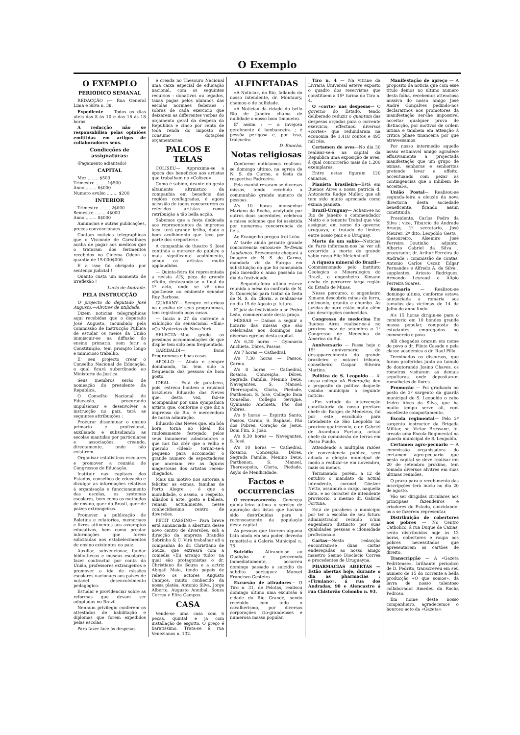O Exemplo
O EXEMPLO
PERIODICO SEMANAL
REDACÇÃO :— Rua General Lima e Silva n. 38.
Expediente — Todos os dias uteis das 8 ás 10 e das 16 ás 18 horas.
A redacção não se responsabilisa pelas opiniões emittidas em artigos de collaboradores seus.
Condicções de assignaturas:
(Pagamento adiantado)
CAPITAL
Mez ........ $500
Trimestre ........ 1$500
Anno ........ 6$000
Numero avulso ........ $200
INTERIOR
Trimestre ........ 2$000
Semestre ........ 4$000
Anno ........ 8$000
Annuncios e outras publicações, preços convencionaes.
Contam noticias telegraphicas que o Visconde de Carvalhaes acaba de pagar aos medicos que o trataram dos ferimentos recebidos no Cinema Odeon a quantia de 15:000$000.
E a isso foi obrigado por sentença judicial !
Quanto custa um momento de irreflexão !
Lucio de Andrade.
PELA INSTRUCÇÃO
O projecto do deputado José Augusto.—Alvitres de utilidade.
Dizem noticias telegraphicas aqui recebidas que o deputado José Augusto, incumbido pela commissão de Instrucção Publica de estudar os meios da União immiscuir-se na diffusão do ensino primario, sem ferir a Constituição, tem prompto longo e minucioso trabalho.
E' seu projecto crear o Conselho Nacional de Educação, o qual ficará subordinado ao Ministerio da Justiça.
Seus membros serão de nomeação do presidente da Republica.
O Conselho Nacional de Educação, procurando impulsionar e desenvolver a instrucção no paiz, terá as seguintes attribuições :
Procurar disseminar o ensino primario e profissional, auxiliando e subsidiando as escolas mantidas por particulares e associações, creando, directamente, onde não existirem.
Organisar estatisticas escolares e promover a reunião de Congressos de Educação.
Instituir nas capitaes dos Estados, conselhos de educação e divulgar as informações relativas á organisação e funccionamento das escolas, os systemas escolares, bem como os methodos de ensino, quer do Brasil, quer de paizes extrangeiros.
Promover a publicação de Boletins e relatorios, memoriaes e livros attinentes aos assumptos educativos, bem como prestar informações que forem solicitadas aos estabelecimentos de ensino existentes no paiz.
Auxiliar, subvencionar, fundar bibliothecas e museus escolares; fazer contractar por conta da União, professores extrangeiros e promover a ida de missões escolares nacionaes aos paizes de notavel desenvolvimento pedagogico.
Estudar e providenciar sobre as reformas que devam ser adoptadas no Brazil.
Nenhum privilegio conferem os attestados de habilitação e diplomas que forem expedidos pelas escolas.
Para fazer face ás despesas
é creada no Thesouro Nacional uma caixa especial de educação nacional, com os seguintes recursos : donativos ou legados, taxas pagas pelos alumnos das escolas normaes federaes ; sobras de cada exercicio que deixarem as differentes verbas do orçamento geral da despeza da Republica e cinco por cento de toda renda do imposto de consumo ; dotações orçamentarias.
PALCOS E TELAS
COLISEU— Approxima-se a época dos beneficios aos artistas que trabalham no «Coliseu».
Como é sabido, deante do gesto altamente altruistico da companhia em beneficio das regiões conflagradas, é agora occasião de todos concorrerem os referidos artistas como retribuição a tão bella acção.
Sabemos que a festa dedicada aos representantes da imprensa local terá grande brilho, dado o bom acolhimento que teve por parte dos «reporters».
A companhia do theatro S. José continúa a merecer do publico o mais significante acolhimento, sendo os artistas muito applaudidos.
— Quinta-feira foi representada a revista 420, peça de grande effeito, destacando-se o final do 1º acto, onde se vê uma apotheose ao eminente senador Ruy Barbosa.
GUARANY— Sempre criterioso na escolha de seus programmas, tem registrado boas casas.
— Inicia a 27 do corrente a exhibição do sensacional «film» «Os Mysterios de Nova-York.
SELECTA—Mau grado as pessimas accommodações de que dispõe tem sido bem frequentado.
GARIBALDI— Bons Programmas e boas casas.
APOLLO — Ainda e sempre dominando, tal tem sido a frequencia das pessoas de bom gosto.
IDEAL — Está de parabens, pois, estreou hontem o rouxinol brazileiro Eduardo das Neves que, desta vez, faz-se acompanhar por uma sympathica artista que, conforme o que diz a imprensa do Rio, é merecedora de nossa admiração.
Eduardo das Neves que, em bôa hora, torna ao Ideal, foi ruidosamente festejado pelos seus innumeros admiradores o que nos faz crêr que o velho e querido «Ideal» tornar-se-á pequeno para accomodar o grande numero de espectadores que anceiam ver as figuras magestosas dos artistas recem-chegados.
Mais um motivo nos autorisa a felicitar as exmas. familias de Porto Alegre ; é que a moralidade, o asseio, o respeito, alliados á arte, gosto e bellesa, reinam actualmente, nesse conhecidissimo centro de diversões.
PETIT CASSINO— Para breve está annunciada a abertura desse novo centro de diversões, sob a direcção da empreza Brandão Sobrinho & C. Virá trabalhar ali a companhia do dr. Christiano de Souza, que extreará com a comedia «Eu arranjo tudo» na qual são protagonistas o dr. Christiano de Souza e a actriz Abigail Maia, tendo papeis de relevo os actores Augusto Campos, muito conhecido da nossa platéa, Antonio Silva, Jorge Alberto, Augusto Annibal, Souza Correa e Eliza Campos.
CASA
Vende-se uma casa com 6 peças, quintal e ja com installação de esgotto. O preço é baratissimo. Trata-se á rua Venezianos n. 132.
ALFINETADAS
«A Noticia», do Rio, fallando do nosso intendente, dr. Montaury, chamou-o de nullidade.
«A Noticia» da cidade do bello Rio de Janeiro chama de nullidade o nosso bom timoneiro.
E' assim : — a invejosa geralmente é lambanceira ; é pessôa perigosa e, por isso, traiçoeira
D. Rancho.
Notas religiosas
Conforme noticiamos realisou-se domingo ultimo, na egreja de N. S. do Carmo, a festa da respectiva Padroeira.
Pela manhã rezaram-se diversas missas, tendo recebido a communhão grande numero de pessoas.
A's 10 horas monsenhor Mariano da Rocha, acolytado por outros dous sacerdotes, celebrou a missa solemne que foi assistida por numerosa concorrencia de fieis.
Ao Evangelho pregou frei Leão.
A' tarde ainda perante grande concorrencia entoou-se Te-Deum Laudamus. Brevemente chegará a Imagem de N. S. do Carmo, mandada vir da Europa em substituição da que foi consumida pelo incendio o anno passado no dia da festividade.
— Segunda-feira ultima esteve reunida a mêsa da confraria de N. S. Conceição para tratar da festa de N. S. da Gloria, a realisar-se no dia 15 de Agosto p. futuro.
E' juiz da festividade o sr. Pedro Leão, commerciante desta praça.
MISSAS — Damos a seguir o horario das missas que são celebradas aos domingos nas diversas egrejas desta capital.
A's 6,30 horas — Gymnasio Anchieta, Dôres, Passos.
A's 7 horas — Cathedral.
A's 7,30 horas — Passos, Carmo.
A's 8 horas — Cathedral, Rosario, Conceição, Dôres, Sagrada Familia, Menino Deus, Navegantes, S. Manoel, Theresopolis, Gloria, Piedade, Parthenon, S. José, Collegio Bom Conselho, Collegio Sevigné, Gymnasio Anchieta, Pão dos Pobres.
A's 9 horas — Espirito Santo, Passos, Carmo, S. Raphael, Pão dos Pobres, Coração de Jesus, Bom Fim, S. João.
A's 9,30 horas — Navegantes, S. José.
A's 10 horas — Cathedral, Rosario, Conceição, Dôres, Sagrada Familia, Menino Deus, Parthenon, S. Manoel, Theresopolis, Gloria, Piedade, Asylo de Mendicidade.
Factos e occurrencias
O recenseamento— Começou quinta-feira ultima o serviço de apuração das listas que haviam sido destribuidas para o recenseamento da população desta capital.
As pessoas que tiverem alguma lista ainda em seu poder, deverão remettel-a á Galeria Municipal n. 75.
Suicidio— Atirando-se ao Guahyba e perecendo immediatamente, occorreu domingo passado o suicidio do subdito portuguez Manoel Francisco Gesteira.
Excursão de atiradores— O Tiro n. 31, de Pelotas, realisou domingo ultimo uma excursão á cidade do Rio Grande, sendo recebido com todo o cavalherismo, por diversas corporações rio-grandenses e numerosa massa popular.
Tiro n. 4 — Na vitrine da Livraria Universal esteve exposto o quadro dos reservistas que constituem a 15ª turma do Tiro n. 4.
O «corte» nas despesas— O governo do Estado, tendo deliberado reduzir o quantum das despesas orçadas para o corrente exercicio, effectuou diversos «cortes» que redundaram na economia de 1.418 contos e 495 mil réis.
Certamen de aves—No dia 30 realisar-se-á na capital da Republica uma exposição de aves, á qual concorrerão mais de 1.200 exemplares.
Entre estas figuram 120 canarios.
Pianista brasileira—Está em Buenos Aires a nossa patricia d. Antonietta Rudge Muller, que ali tem sido muito apreciada como eximia pianista.
Brazil-Uruguay— Acham-se no Rio de Janeiro o commendador Matto e o tenente Trabal que vão assignar, em nome do governo uruguayo, o tratado de limites entre nosso paiz e o Uruguay.
Morte de um sabio—Noticias de Paris informam-nos ha ver ali occorrido a morte do grande sabio russo Elie Metchnikoff.
A riqueza mineral do Brazil— Commissionado pelo Instituto Geologico e Mineralogico do Brazil, o engenheiro Kimann acaba de percorrer larga região do Estado de Minas.
Nesse percurso, o engenheiro Kimann descobriu minas de ferro, antimonio, granito e chumbo. As jazidas de ouro estão muito além das descripções conhecidas.
Congresso de medecina Em Buenos Aires realisar-se-á no proximo mez de setembro o 1º Congresso de Medecina da America do Sul.
Anniversario — Passa hoje o 15º anniversario do desapparecimento do grande brazileiro e notavel tribuno, conselheiro Gaspar Silveira Martins.
Politica de S. Leopoldo — A' nossa collega «A Federação, deu a proposito da politica daquelle visinho municipio a seguinte noticia:
«Em virtude da intervenção conciliatoria do nosso preclaro chefe dr. Borges de Medeiros, foi por este escolhido para intendente de São Leopoldo no proximo quatriennio, o dr. Gabriel de Azambuja Furtuna, actual chefe da commissão de terras em Passo Fundo.
Attendendo a multiplas razões de conveniencia publica, será adiada a eleição municipal de modo a realizar-se em novembro, mais ou menos.
Terminando, porém, a 12 de outubro o mandato do actual intendente, coronel Göelzer Netto, assumirá o cargo, naquella data, e no caracter de intendente provisorio, o mesmo dr. Gabriel Fortuna.
Está de parabens o municipio por ter a escolha de seu futuro administrador recaido n'um engenheiro distincto por suas qualidades pessoas e idoneidade profissional».
Cartas—Nesta redacção encontram-se duas cartas endereçadas ao nosso amigo maestro Sesino Dioclecio Correa e procedentes de Uruguayna.
PHARMACIAS ABERTAS — Estão abertas hoje, durante o dia as pharmacias : «Firmiano», á rua dos Andradas, 98 e Alencastro á rua Chistovão Colombo n. 93.
Manifestação de apreço — A proposito da noticia que com esse titulo demos no ultimo numero desta folha, recebemos attenciosa missiva do nosso amigo José André Gonçalves pedindo-nos declararmos aos promotores da manifestação ser-lhe impossivel acceitar qualquer prova de distincção, por motivos de ordem intima e tambem em attenção á critica phase tinanceira por que atravessamos.
Por nosso intermedio aquelle nosso estimavel amigo agradece effusivamente a projectada manifestação que um grupo de exmas. senhoras e senhoritas pretende levar a effeito, accentuando com pezar as contingencias que o inhibem de acceital-a.
União Postal— Realisou-se segunda-feira a eleição da nova directoria desta sociedade beneficente, ficando assim constituida :
Presidente, Carlos Pedro da Silva ; vice, Tiburcio de Andrade Araujo; 1º secretario, José Meurer; 2º dito, Leopoldo Gesta ; thesoureiro, Alsemiro José Ferreira Coutinho ; adjunto, Alberto Gabriel da Silva ; procurador, dr. Arthur Ferreira de Andrade ; commissão de contas, Antonio Carlos Oscar, Edgar Fernandes e Alfredo A. da Silva ; supplentes, Ariosto Rodrigues, Armando Leyraud e Alipio Ferreira Soares.
Romaria — Realisou-se domingo ultimo, conforme estava annunciada a romaria aos tumulos das victimas de 14 de Julho do anno findo.
A's 15 horas dirigiu-se para o cemiterio em 10 bondes grande massa popular, composta de estudantes, empregados no commercio e povo.
Alli chegados oraram em nome do povo o dr. Plinio Casado e pela classe academica o dr. Raul Pilla.
Terminados os discursos, que foram proferidos junto ao tumulo do doutorando Josino Chaves, os romeiros visitaram as demais sepulturas, onde depositaram ramalhetes de flores.
Promoção — Foi graduado no posto de 2º sargento da guarda municipal de S. Leopoldo o cabo Izidro Alves da Silva, que ha muito tempo serve ali, com excellente comportamento.
Escola regimental— Pelo 2º sargento instructor da Brigada Militar, sr. Victor Bressane, foi creada uma Escola Regimental na guarda municipal de S. Leopoldo.
Certamen agro-pecuario — A commissão organisadora do certamen agro-pecuario que nesta capital se deve realisar em 20 de setembro proximo, tem tomado diversos alvitres em suas ultimas reuniões.
O prazo para o recebimento das inscripções terá inicio no dia 20 de agosto.
Vão ser dirigidas circulares aos principaes fazendeiros e criadores do Estado, convidando-os a se fazerem representar.
Distribuição de cobertores aos pobres — No Centro Catholico, á rua Duque de Caxias, serão distribuidas hoje ás 13 horas, cobertores e roupa aos pobres necessitados que apresentarem os cartões de direito.
Transcripção — A «Gazeta Pedritense», brilhante periodico de D. Pedrito, transcreveu em seu numero de 15 do corrente a bella producção «O que somos», da lavra de nosso talentoso collaborador Amedeu da Rocha Pedroso.
Em nome deste nosso companheiro, agradecemos o honroso acto da «Gazeta».